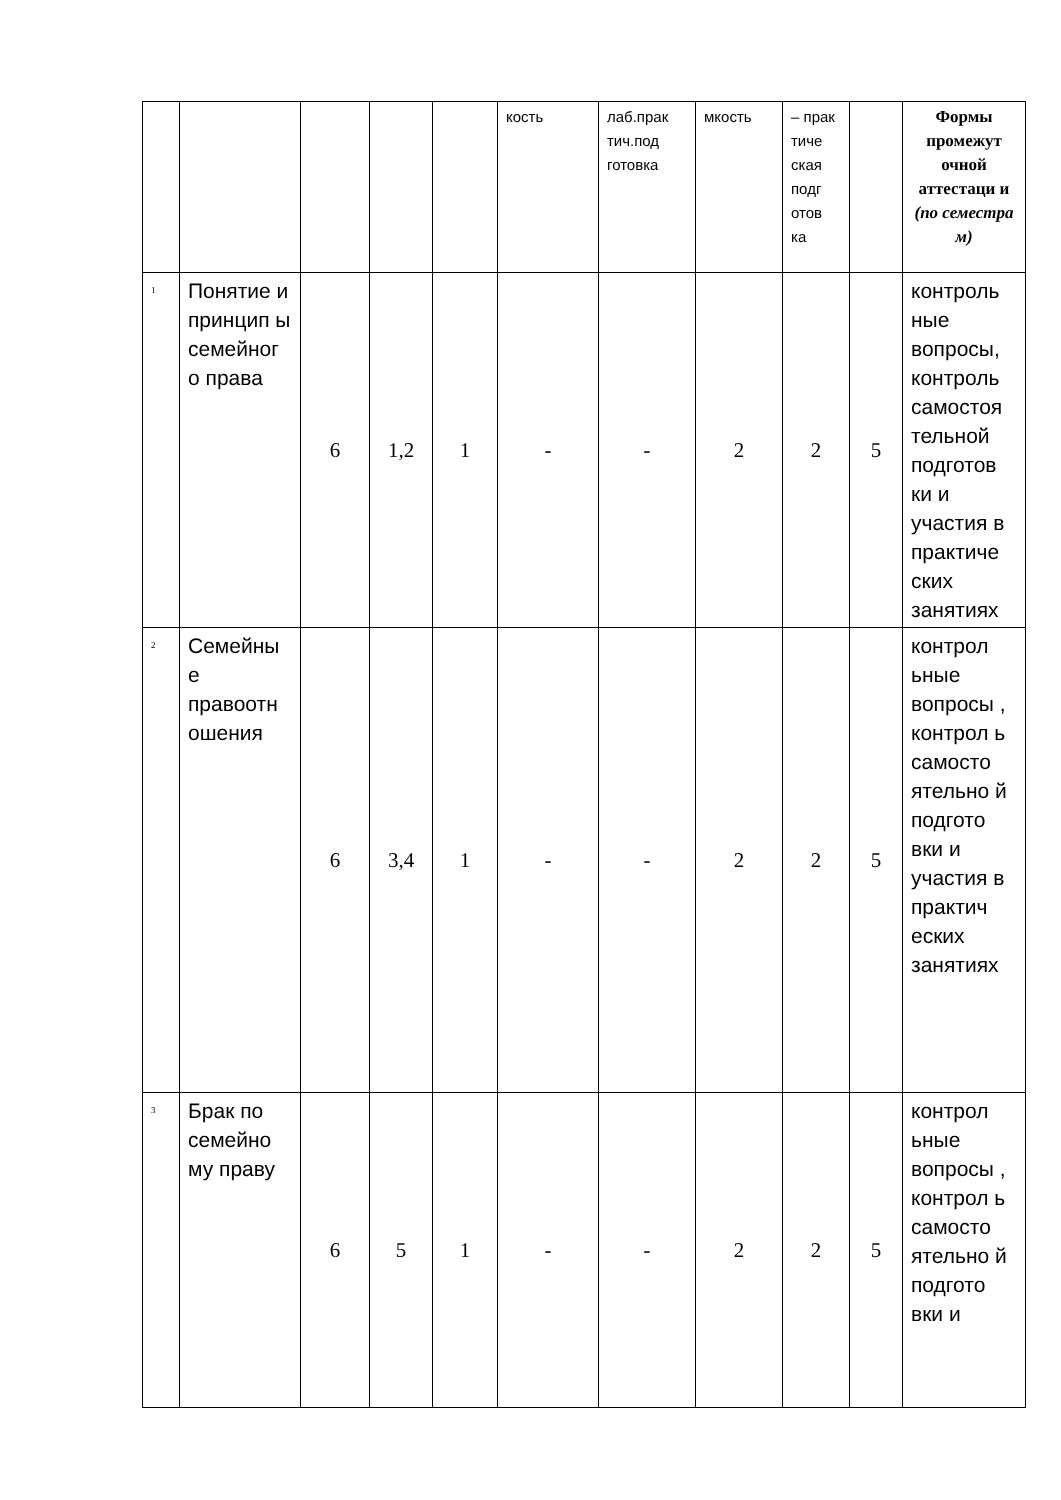| | | | | | кость | лаб.прак тич.под готовка | мкость | – прак тиче ская подг отов ка | | Формы промежут очной аттестаци и (по семестра м) |
| 1 | Понятие и принцип ы семейног о права | 6 | 1,2 | 1 | - | - | 2 | 2 | 5 | контроль ные вопросы, контроль самостоя тельной подготов ки и участия в практиче ских занятиях |
| 2 | Семейны е правоотн ошения | 6 | 3,4 | 1 | - | - | 2 | 2 | 5 | контрол ьные вопросы , контрол ь самосто ятельно й подгото вки и участия в практич еских занятиях |
| 3 | Брак по семейно му праву | 6 | 5 | 1 | - | - | 2 | 2 | 5 | контрол ьные вопросы , контрол ь самосто ятельно й подгото вки и |